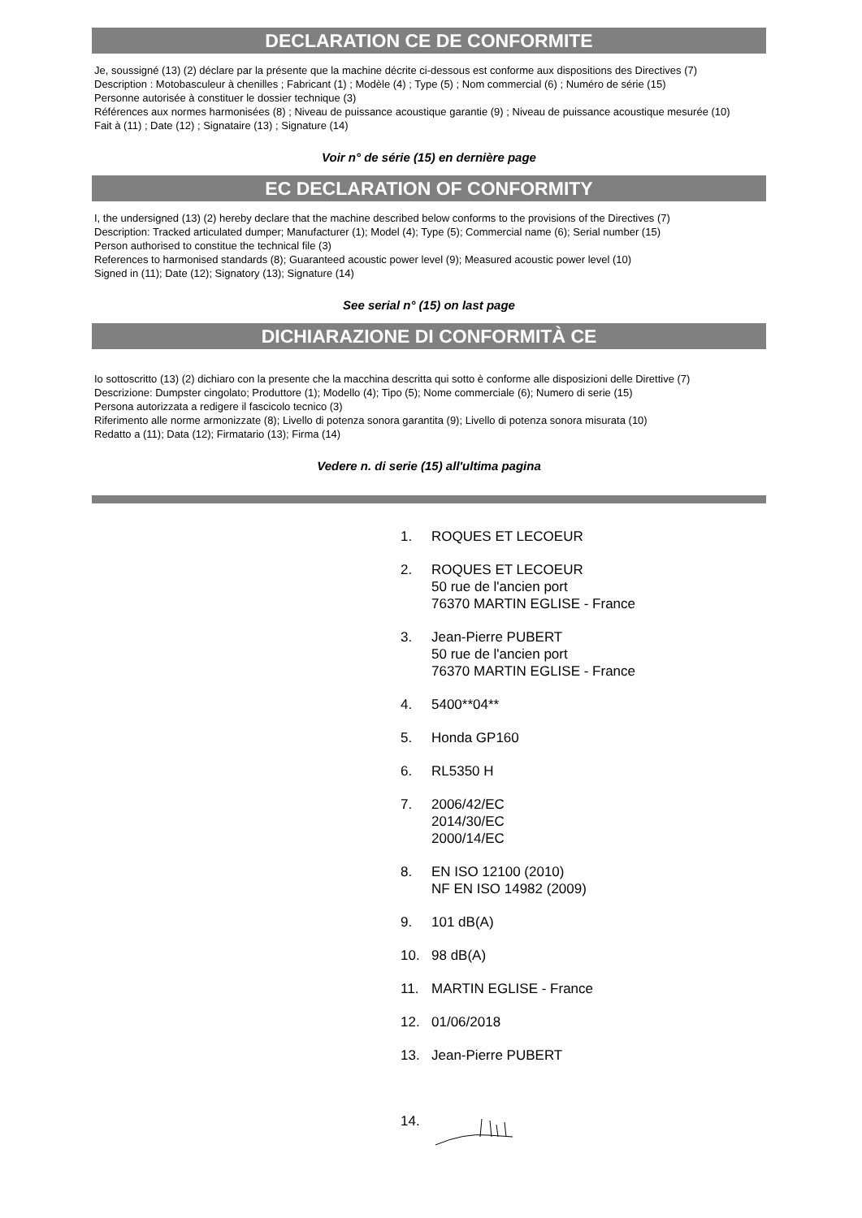DECLARATION CE DE CONFORMITE
Je, soussigné (13) (2) déclare par la présente que la machine décrite ci-dessous est conforme aux dispositions des Directives (7)
Description : Motobasculeur à chenilles ; Fabricant (1) ; Modèle (4) ; Type (5) ; Nom commercial (6) ; Numéro de série (15)
Personne autorisée à constituer le dossier technique (3)
Références aux normes harmonisées (8) ; Niveau de puissance acoustique garantie (9) ; Niveau de puissance acoustique mesurée (10)
Fait à (11) ; Date (12) ; Signataire (13) ; Signature (14)
Voir n° de série (15) en dernière page
EC DECLARATION OF CONFORMITY
I, the undersigned (13) (2) hereby declare that the machine described below conforms to the provisions of the Directives (7)
Description: Tracked articulated dumper; Manufacturer (1); Model (4); Type (5); Commercial name (6); Serial number (15)
Person authorised to constitue the technical file (3)
References to harmonised standards (8); Guaranteed acoustic power level (9); Measured acoustic power level (10)
Signed in (11); Date (12); Signatory (13); Signature (14)
See serial n° (15) on last page
DICHIARAZIONE DI CONFORMITÀ CE
Io sottoscritto (13) (2) dichiaro con la presente che la macchina descritta qui sotto è conforme alle disposizioni delle Direttive (7)
Descrizione: Dumpster cingolato; Produttore (1); Modello (4); Tipo (5); Nome commerciale (6); Numero di serie (15)
Persona autorizzata a redigere il fascicolo tecnico (3)
Riferimento alle norme armonizzate (8); Livello di potenza sonora garantita (9); Livello di potenza sonora misurata (10)
Redatto a (11); Data (12); Firmatario (13); Firma (14)
Vedere n. di serie (15) all'ultima pagina
1. ROQUES ET LECOEUR
2. ROQUES ET LECOEUR
50 rue de l'ancien port
76370 MARTIN EGLISE - France
3. Jean-Pierre PUBERT
50 rue de l'ancien port
76370 MARTIN EGLISE - France
4. 5400**04**
5. Honda GP160
6. RL5350 H
7. 2006/42/EC
2014/30/EC
2000/14/EC
8. EN ISO 12100 (2010)
NF EN ISO 14982 (2009)
9. 101 dB(A)
10. 98 dB(A)
11. MARTIN EGLISE - France
12. 01/06/2018
13. Jean-Pierre PUBERT
14.